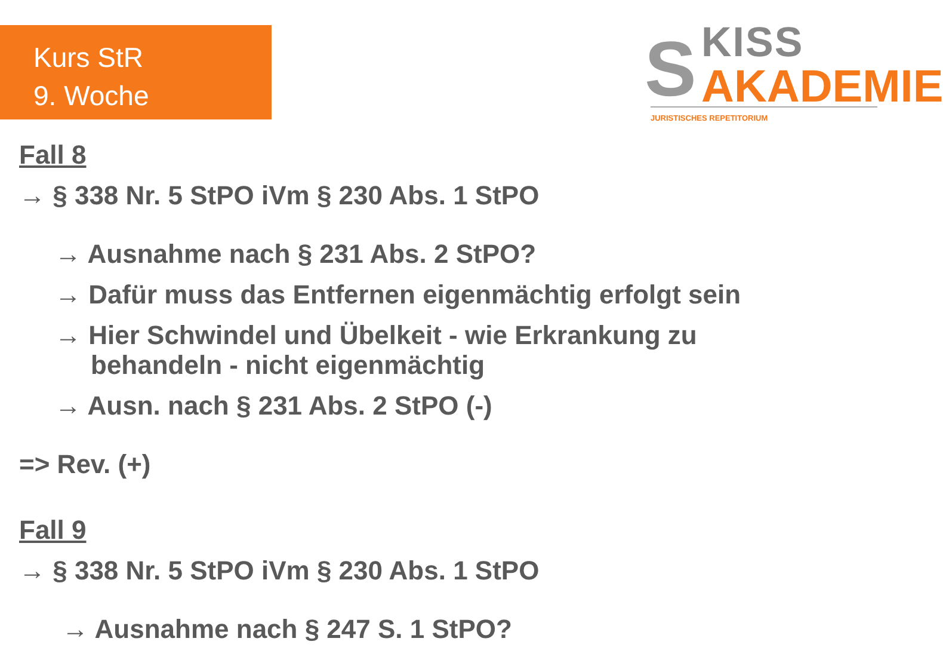Kurs StR
9. Woche
S KISS
AKADEMIE
JURISTISCHES REPETITORIUM
Fall 8
→ § 338 Nr. 5 StPO iVm § 230 Abs. 1 StPO
→ Ausnahme nach § 231 Abs. 2 StPO?
→ Dafür muss das Entfernen eigenmächtig erfolgt sein
→ Hier Schwindel und Übelkeit - wie Erkrankung zu
behandeln - nicht eigenmächtig
→ Ausn. nach § 231 Abs. 2 StPO (-)
=> Rev. (+)
Fall 9
→ § 338 Nr. 5 StPO iVm § 230 Abs. 1 StPO
→ Ausnahme nach § 247 S. 1 StPO?